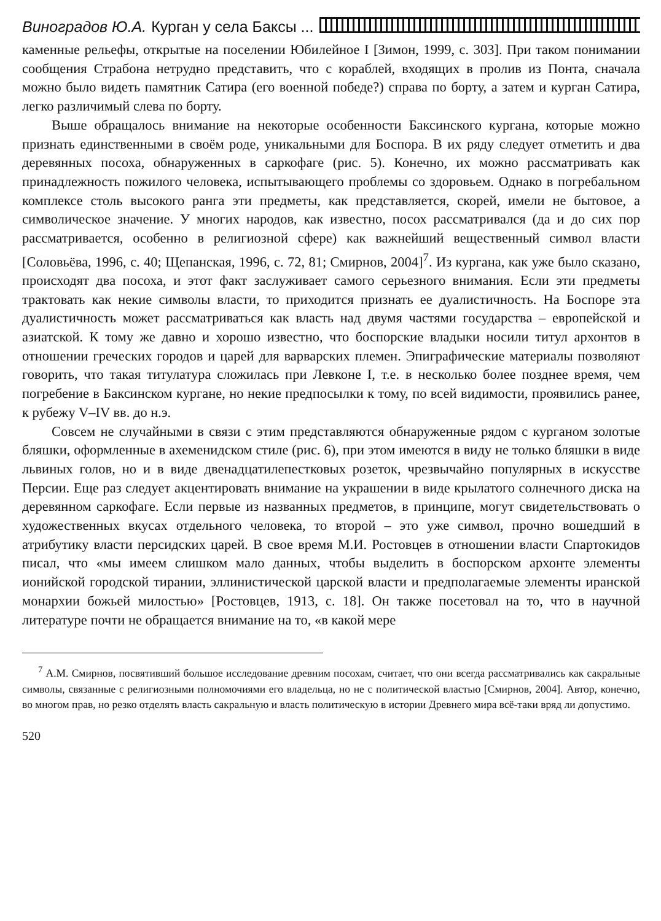Виноградов Ю.А. Курган у села Баксы ...
каменные рельефы, открытые на поселении Юбилейное I [Зимон, 1999, с. 303]. При таком понимании сообщения Страбона нетрудно представить, что с кораблей, входящих в пролив из Понта, сначала можно было видеть памятник Сатира (его военной победе?) справа по борту, а затем и курган Сатира, легко различимый слева по борту.
Выше обращалось внимание на некоторые особенности Баксинского кургана, которые можно признать единственными в своём роде, уникальными для Боспора. В их ряду следует отметить и два деревянных посоха, обнаруженных в саркофаге (рис. 5). Конечно, их можно рассматривать как принадлежность пожилого человека, испытывающего проблемы со здоровьем. Однако в погребальном комплексе столь высокого ранга эти предметы, как представляется, скорей, имели не бытовое, а символическое значение. У многих народов, как известно, посох рассматривался (да и до сих пор рассматривается, особенно в религиозной сфере) как важнейший вещественный символ власти [Соловьёва, 1996, с. 40; Щепанская, 1996, с. 72, 81; Смирнов, 2004]<sup>7</sup>. Из кургана, как уже было сказано, происходят два посоха, и этот факт заслуживает самого серьезного внимания. Если эти предметы трактовать как некие символы власти, то приходится признать ее дуалистичность. На Боспоре эта дуалистичность может рассматриваться как власть над двумя частями государства – европейской и азиатской. К тому же давно и хорошо известно, что боспорские владыки носили титул архонтов в отношении греческих городов и царей для варварских племен. Эпиграфические материалы позволяют говорить, что такая титулатура сложилась при Левконе I, т.е. в несколько более позднее время, чем погребение в Баксинском кургане, но некие предпосылки к тому, по всей видимости, проявились ранее, к рубежу V–IV вв. до н.э.
Совсем не случайными в связи с этим представляются обнаруженные рядом с курганом золотые бляшки, оформленные в ахеменидском стиле (рис. 6), при этом имеются в виду не только бляшки в виде львиных голов, но и в виде двенадцатилепестковых розеток, чрезвычайно популярных в искусстве Персии. Еще раз следует акцентировать внимание на украшении в виде крылатого солнечного диска на деревянном саркофаге. Если первые из названных предметов, в принципе, могут свидетельствовать о художественных вкусах отдельного человека, то второй – это уже символ, прочно вошедший в атрибутику власти персидских царей. В свое время М.И. Ростовцев в отношении власти Спартокидов писал, что «мы имеем слишком мало данных, чтобы выделить в боспорском архонте элементы ионийской городской тирании, эллинистической царской власти и предполагаемые элементы иранской монархии божьей милостью» [Ростовцев, 1913, с. 18]. Он также посетовал на то, что в научной литературе почти не обращается внимание на то, «в какой мере
<sup>7</sup> А.М. Смирнов, посвятивший большое исследование древним посохам, считает, что они всегда рассматривались как сакральные символы, связанные с религиозными полномочиями его владельца, но не с политической властью [Смирнов, 2004]. Автор, конечно, во многом прав, но резко отделять власть сакральную и власть политическую в истории Древнего мира всё-таки вряд ли допустимо.
520